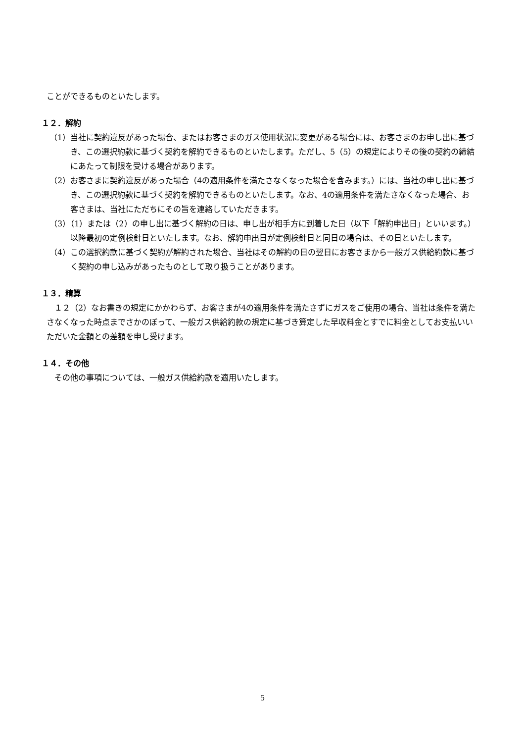ことができるものといたします。
１２．解約
（1）当社に契約違反があった場合、またはお客さまのガス使用状況に変更がある場合には、お客さまのお申し出に基づき、この選択約款に基づく契約を解約できるものといたします。ただし、5（5）の規定によりその後の契約の締結にあたって制限を受ける場合があります。
（2）お客さまに契約違反があった場合（4の適用条件を満たさなくなった場合を含みます。）には、当社の申し出に基づき、この選択約款に基づく契約を解約できるものといたします。なお、4の適用条件を満たさなくなった場合、お客さまは、当社にただちにその旨を連絡していただきます。
（3）（1）または（2）の申し出に基づく解約の日は、申し出が相手方に到着した日（以下「解約申出日」といいます。）以降最初の定例検針日といたします。なお、解約申出日が定例検針日と同日の場合は、その日といたします。
（4）この選択約款に基づく契約が解約された場合、当社はその解約の日の翌日にお客さまから一般ガス供給約款に基づく契約の申し込みがあったものとして取り扱うことがあります。
１３．精算
　１２（2）なお書きの規定にかかわらず、お客さまが4の適用条件を満たさずにガスをご使用の場合、当社は条件を満たさなくなった時点までさかのぼって、一般ガス供給約款の規定に基づき算定した早収料金とすでに料金としてお支払いいただいた金額との差額を申し受けます。
１４．その他
　その他の事項については、一般ガス供給約款を適用いたします。
5